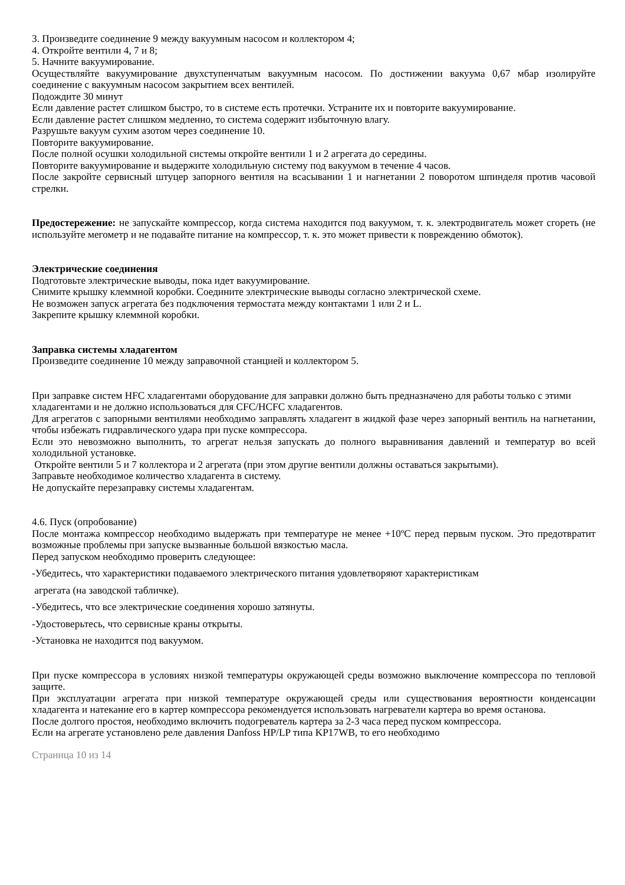3. Произведите соединение 9 между вакуумным насосом и коллектором 4;
4. Откройте вентили 4, 7 и 8;
5. Начните вакуумирование.
Осуществляйте вакуумирование двухступенчатым вакуумным насосом. По достижении вакуума 0,67 мбар изолируйте соединение с вакуумным насосом закрытием всех вентилей.
Подождите 30 минут
Если давление растет слишком быстро, то в системе есть протечки. Устраните их и повторите вакуумирование.
Если давление растет слишком медленно, то система содержит избыточную влагу.
Разрушьте вакуум сухим азотом через соединение 10.
Повторите вакуумирование.
После полной осушки холодильной системы откройте вентили 1 и 2 агрегата до середины.
Повторите вакуумирование и выдержите холодильную систему под вакуумом в течение 4 часов.
После закройте сервисный штуцер запорного вентиля на всасывании 1 и нагнетании 2 поворотом шпинделя против часовой стрелки.
Предостережение: не запускайте компрессор, когда система находится под вакуумом, т. к. электродвигатель может сгореть (не используйте мегометр и не подавайте питание на компрессор, т. к. это может привести к повреждению обмоток).
Электрические соединения
Подготовьте электрические выводы, пока идет вакуумирование.
Снимите крышку клеммной коробки. Соедините электрические выводы согласно электрической схеме.
Не возможен запуск агрегата без подключения термостата между контактами 1 или 2 и L.
Закрепите крышку клеммной коробки.
Заправка системы хладагентом
Произведите соединение 10 между заправочной станцией и коллектором 5.
При заправке систем HFC хладагентами оборудование для заправки должно быть предназначено для работы только с этими хладагентами и не должно использоваться для CFC/HCFC хладагентов.
Для агрегатов с запорными вентилями необходимо заправлять хладагент в жидкой фазе через запорный вентиль на нагнетании, чтобы избежать гидравлического удара при пуске компрессора.
Если это невозможно выполнить, то агрегат нельзя запускать до полного выравнивания давлений и температур во всей холодильной установке.
Откройте вентили 5 и 7 коллектора и 2 агрегата (при этом другие вентили должны оставаться закрытыми).
Заправьте необходимое количество хладагента в систему.
Не допускайте перезаправку системы хладагентам.
4.6. Пуск (опробование)
После монтажа компрессор необходимо выдержать при температуре не менее +10ºС перед первым пуском. Это предотвратит возможные проблемы при запуске вызванные большой вязкостью масла.
Перед запуском необходимо проверить следующее:
-Убедитесь, что характеристики подаваемого электрического питания удовлетворяют характеристикам
агрегата (на заводской табличке).
-Убедитесь, что все электрические соединения хорошо затянуты.
-Удостоверьтесь, что сервисные краны открыты.
-Установка не находится под вакуумом.
При пуске компрессора в условиях низкой температуры окружающей среды возможно выключение компрессора по тепловой защите.
При эксплуатации агрегата при низкой температуре окружающей среды или существования вероятности конденсации хладагента и натекание его в картер компрессора рекомендуется использовать нагреватели картера во время останова.
После долгого простоя, необходимо включить подогреватель картера за 2-3 часа перед пуском компрессора.
Если на агрегате установлено реле давления Danfoss HP/LP типа KP17WB, то его необходимо
Страница 10 из 14